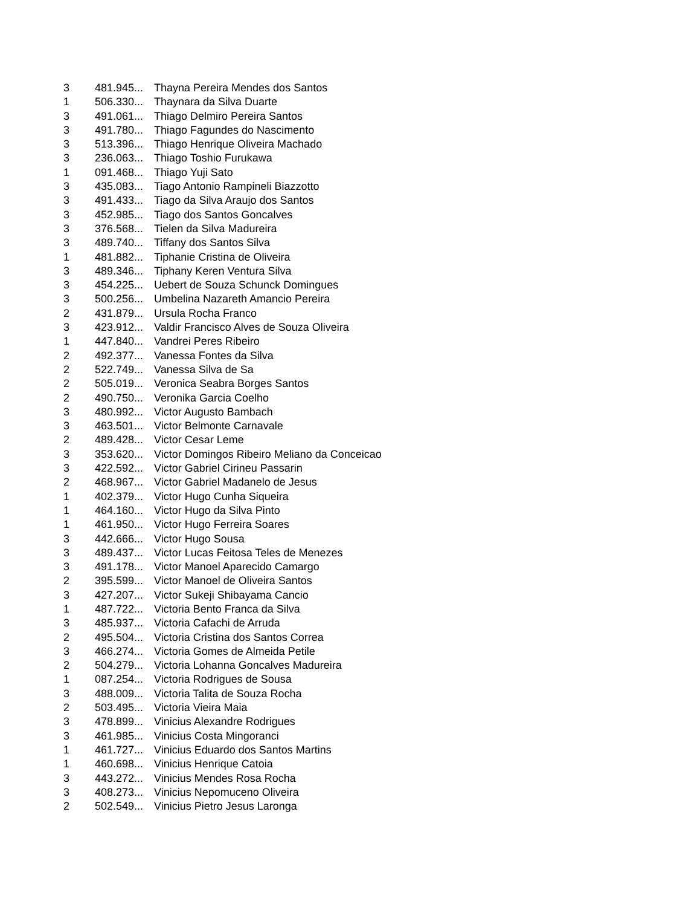| 3 | 481.945... | Thayna Pereira Mendes dos Santos |
| 1 | 506.330... | Thaynara da Silva Duarte |
| 3 | 491.061... | Thiago Delmiro Pereira Santos |
| 3 | 491.780... | Thiago Fagundes do Nascimento |
| 3 | 513.396... | Thiago Henrique Oliveira Machado |
| 3 | 236.063... | Thiago Toshio Furukawa |
| 1 | 091.468... | Thiago Yuji Sato |
| 3 | 435.083... | Tiago Antonio Rampineli Biazzotto |
| 3 | 491.433... | Tiago da Silva Araujo dos Santos |
| 3 | 452.985... | Tiago dos Santos Goncalves |
| 3 | 376.568... | Tielen da Silva Madureira |
| 3 | 489.740... | Tiffany dos Santos Silva |
| 1 | 481.882... | Tiphanie Cristina de Oliveira |
| 3 | 489.346... | Tiphany Keren Ventura Silva |
| 3 | 454.225... | Uebert de Souza Schunck Domingues |
| 3 | 500.256... | Umbelina Nazareth Amancio Pereira |
| 2 | 431.879... | Ursula Rocha Franco |
| 3 | 423.912... | Valdir Francisco Alves de Souza Oliveira |
| 1 | 447.840... | Vandrei Peres Ribeiro |
| 2 | 492.377... | Vanessa Fontes da Silva |
| 2 | 522.749... | Vanessa Silva de Sa |
| 2 | 505.019... | Veronica Seabra Borges Santos |
| 2 | 490.750... | Veronika Garcia Coelho |
| 3 | 480.992... | Victor Augusto Bambach |
| 3 | 463.501... | Victor Belmonte Carnavale |
| 2 | 489.428... | Victor Cesar Leme |
| 3 | 353.620... | Victor Domingos Ribeiro Meliano da Conceicao |
| 3 | 422.592... | Victor Gabriel Cirineu Passarin |
| 2 | 468.967... | Victor Gabriel Madanelo de Jesus |
| 1 | 402.379... | Victor Hugo Cunha Siqueira |
| 1 | 464.160... | Victor Hugo da Silva Pinto |
| 1 | 461.950... | Victor Hugo Ferreira Soares |
| 3 | 442.666... | Victor Hugo Sousa |
| 3 | 489.437... | Victor Lucas Feitosa Teles de Menezes |
| 3 | 491.178... | Victor Manoel Aparecido Camargo |
| 2 | 395.599... | Victor Manoel de Oliveira Santos |
| 3 | 427.207... | Victor Sukeji Shibayama Cancio |
| 1 | 487.722... | Victoria Bento Franca da Silva |
| 3 | 485.937... | Victoria Cafachi de Arruda |
| 2 | 495.504... | Victoria Cristina dos Santos Correa |
| 3 | 466.274... | Victoria Gomes de Almeida Petile |
| 2 | 504.279... | Victoria Lohanna Goncalves Madureira |
| 1 | 087.254... | Victoria Rodrigues de Sousa |
| 3 | 488.009... | Victoria Talita de Souza Rocha |
| 2 | 503.495... | Victoria Vieira Maia |
| 3 | 478.899... | Vinicius Alexandre Rodrigues |
| 3 | 461.985... | Vinicius Costa Mingoranci |
| 1 | 461.727... | Vinicius Eduardo dos Santos Martins |
| 1 | 460.698... | Vinicius Henrique Catoia |
| 3 | 443.272... | Vinicius Mendes Rosa Rocha |
| 3 | 408.273... | Vinicius Nepomuceno Oliveira |
| 2 | 502.549... | Vinicius Pietro Jesus Laronga |